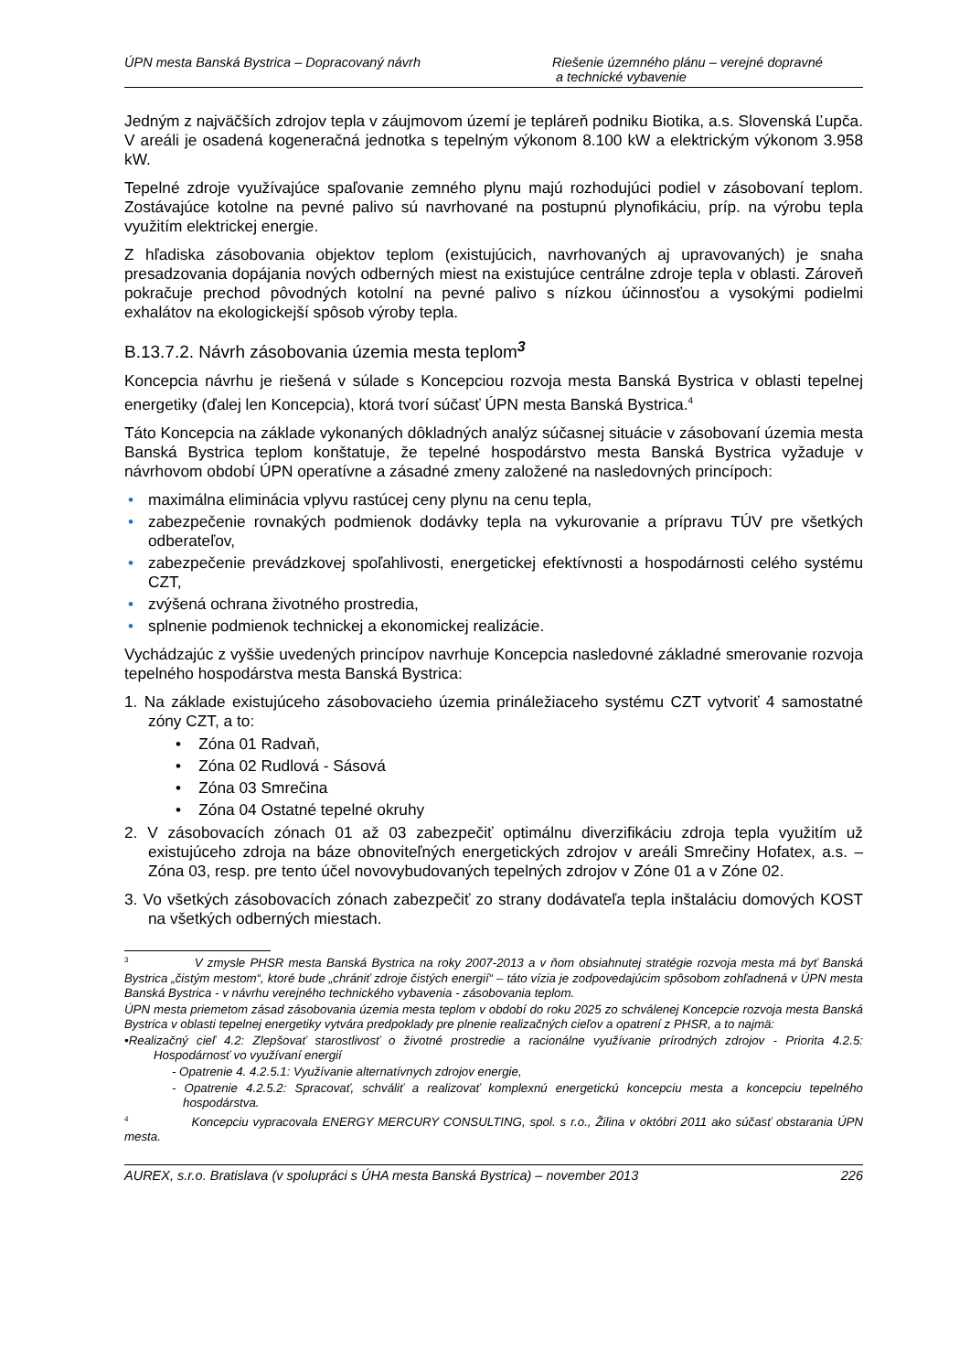ÚPN mesta Banská Bystrica – Dopracovaný návrh Riešenie územného plánu – verejné dopravné
a technické vybavenie
Jedným z najväčších zdrojov tepla v záujmovom území je tepláreň podniku Biotika, a.s. Slovenská Ľupča. V areáli je osadená kogeneračná jednotka s tepelným výkonom 8.100 kW a elektrickým výkonom 3.958 kW.
Tepelné zdroje využívajúce spaľovanie zemného plynu majú rozhodujúci podiel v zásobovaní teplom. Zostávajúce kotolne na pevné palivo sú navrhované na postupnú plynofikáciu, príp. na výrobu tepla využitím elektrickej energie.
Z hľadiska zásobovania objektov teplom (existujúcich, navrhovaných aj upravovaných) je snaha presadzovania dopájania nových odberných miest na existujúce centrálne zdroje tepla v oblasti. Zároveň pokračuje prechod pôvodných kotolní na pevné palivo s nízkou účinnosťou a vysokými podielmi exhalátov na ekologickejší spôsob výroby tepla.
B.13.7.2. Návrh zásobovania územia mesta teplom<sup>3</sup>
Koncepcia návrhu je riešená v súlade s Koncepciou rozvoja mesta Banská Bystrica v oblasti tepelnej energetiky (ďalej len Koncepcia), ktorá tvorí súčasť ÚPN mesta Banská Bystrica.<sup>4</sup>
Táto Koncepcia na základe vykonaných dôkladných analýz súčasnej situácie v zásobovaní územia mesta Banská Bystrica teplom konštatuje, že tepelné hospodárstvo mesta Banská Bystrica vyžaduje v návrhovom období ÚPN operatívne a zásadné zmeny založené na nasledovných princípoch:
• maximálna eliminácia vplyvu rastúcej ceny plynu na cenu tepla,
• zabezpečenie rovnakých podmienok dodávky tepla na vykurovanie a prípravu TÚV pre všetkých odberateľov,
• zabezpečenie prevádzkovej spoľahlivosti, energetickej efektívnosti a hospodárnosti celého systému CZT,
• zvýšená ochrana životného prostredia,
• splnenie podmienok technickej a ekonomickej realizácie.
Vychádzajúc z vyššie uvedených princípov navrhuje Koncepcia nasledovné základné smerovanie rozvoja tepelného hospodárstva mesta Banská Bystrica:
1. Na základe existujúceho zásobovacieho územia prináležiaceho systému CZT vytvoriť 4 samostatné zóny CZT, a to:
• Zóna 01 Radvaň,
• Zóna 02 Rudlová - Sásová
• Zóna 03 Smrečina
• Zóna 04 Ostatné tepelné okruhy
2. V zásobovacích zónach 01 až 03 zabezpečiť optimálnu diverzifikáciu zdroja tepla využitím už existujúceho zdroja na báze obnoviteľných energetických zdrojov v areáli Smrečiny Hofatex, a.s. – Zóna 03, resp. pre tento účel novovybudovaných tepelných zdrojov v Zóne 01 a v Zóne 02.
3. Vo všetkých zásobovacích zónach zabezpečiť zo strany dodávateľa tepla inštaláciu domových KOST na všetkých odberných miestach.
<sup>3</sup> V zmysle PHSR mesta Banská Bystrica na roky 2007-2013 a v ňom obsiahnutej stratégie rozvoja mesta má byť Banská Bystrica „čistým mestom“, ktoré bude „chrániť zdroje čistých energií“ – táto vízia je zodpovedajúcim spôsobom zohľadnená v ÚPN mesta Banská Bystrica - v návrhu verejného technického vybavenia - zásobovania teplom.
ÚPN mesta priemetom zásad zásobovania územia mesta teplom v období do roku 2025 zo schválenej Koncepcie rozvoja mesta Banská Bystrica v oblasti tepelnej energetiky vytvára predpoklady pre plnenie realizačných cieľov a opatrení z PHSR, a to najmä:
•Realizačný cieľ 4.2: Zlepšovať starostlivosť o životné prostredie a racionálne využívanie prírodných zdrojov - Priorita 4.2.5: Hospodárnosť vo využívaní energií
- Opatrenie 4. 4.2.5.1: Využívanie alternatívnych zdrojov energie,
- Opatrenie 4.2.5.2: Spracovať, schváliť a realizovať komplexnú energetickú koncepciu mesta a koncepciu tepelného hospodárstva.
<sup>4</sup> Koncepciu vypracovala ENERGY MERCURY CONSULTING, spol. s r.o., Žilina v októbri 2011 ako súčasť obstarania ÚPN mesta.
AUREX, s.r.o. Bratislava (v spolupráci s ÚHA mesta Banská Bystrica) – november 2013 226